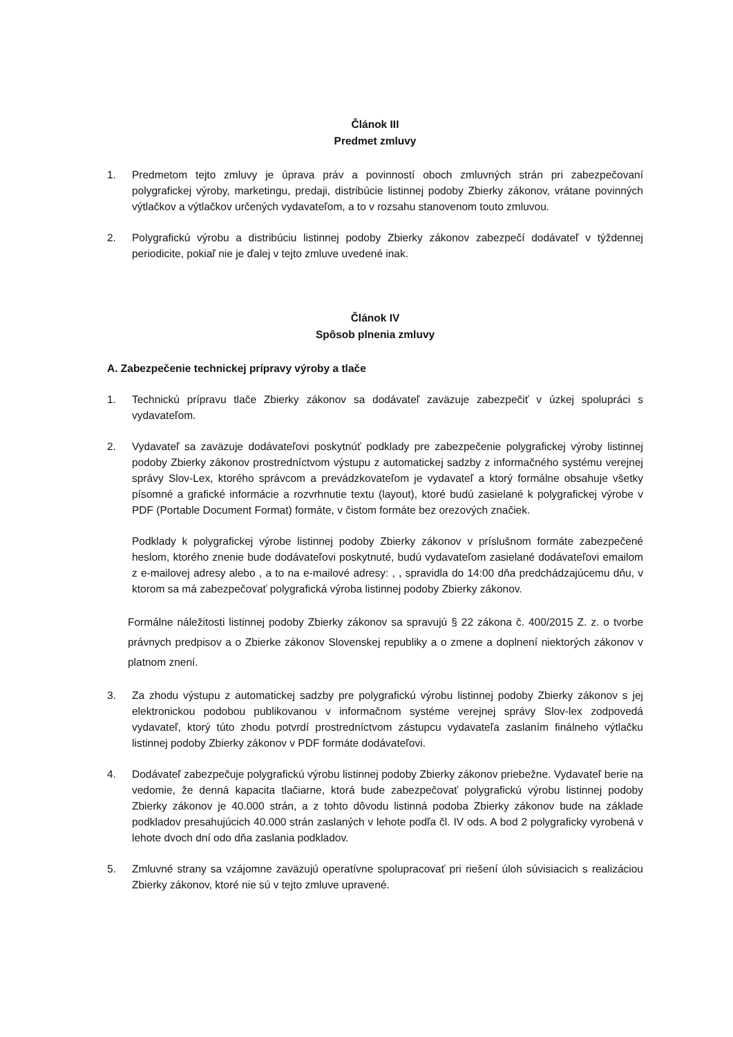Článok III
Predmet zmluvy
1. Predmetom tejto zmluvy je úprava práv a povinností oboch zmluvných strán pri zabezpečovaní polygrafickej výroby, marketingu, predaji, distribúcie listinnej podoby Zbierky zákonov, vrátane povinných výtlačkov a výtlačkov určených vydavateľom, a to v rozsahu stanovenom touto zmluvou.
2. Polygrafickú výrobu a distribúciu listinnej podoby Zbierky zákonov zabezpečí dodávateľ v týždennej periodicite, pokiaľ nie je ďalej v tejto zmluve uvedené inak.
Článok IV
Spôsob plnenia zmluvy
A. Zabezpečenie technickej prípravy výroby a tlače
1. Technickú prípravu tlače Zbierky zákonov sa dodávateľ zaväzuje zabezpečiť v úzkej spolupráci s vydavateľom.
2. Vydavateľ sa zaväzuje dodávateľovi poskytnúť podklady pre zabezpečenie polygrafickej výroby listinnej podoby Zbierky zákonov prostredníctvom výstupu z automatickej sadzby z informačného systému verejnej správy Slov-Lex, ktorého správcom a prevádzkovateľom je vydavateľ a ktorý formálne obsahuje všetky písomné a grafické informácie a rozvrhnutie textu (layout), ktoré budú zasielané k polygrafickej výrobe v PDF (Portable Document Format) formáte, v čistom formáte bez orezových značiek.
Podklady k polygrafickej výrobe listinnej podoby Zbierky zákonov v príslušnom formáte zabezpečené heslom, ktorého znenie bude dodávateľovi poskytnuté, budú vydavateľom zasielané dodávateľovi emailom z e-mailovej adresy alebo , a to na e-mailové adresy: , , spravidla do 14:00 dňa predchádzajúcemu dňu, v ktorom sa má zabezpečovať polygrafická výroba listinnej podoby Zbierky zákonov.
Formálne náležitosti listinnej podoby Zbierky zákonov sa spravujú § 22 zákona č. 400/2015 Z. z. o tvorbe právnych predpisov a o Zbierke zákonov Slovenskej republiky a o zmene a doplnení niektorých zákonov v platnom znení.
3. Za zhodu výstupu z automatickej sadzby pre polygrafickú výrobu listinnej podoby Zbierky zákonov s jej elektronickou podobou publikovanou v informačnom systéme verejnej správy Slov-lex zodpovedá vydavateľ, ktorý túto zhodu potvrdí prostredníctvom zástupcu vydavateľa zaslaním finálneho výtlačku listinnej podoby Zbierky zákonov v PDF formáte dodávateľovi.
4. Dodávateľ zabezpečuje polygrafickú výrobu listinnej podoby Zbierky zákonov priebežne. Vydavateľ berie na vedomie, že denná kapacita tlačiarne, ktorá bude zabezpečovať polygrafickú výrobu listinnej podoby Zbierky zákonov je 40.000 strán, a z tohto dôvodu listinná podoba Zbierky zákonov bude na základe podkladov presahujúcich 40.000 strán zaslaných v lehote podľa čl. IV ods. A bod 2 polygraficky vyrobená v lehote dvoch dní odo dňa zaslania podkladov.
5. Zmluvné strany sa vzájomne zaväzujú operatívne spolupracovať pri riešení úloh súvisiacich s realizáciou Zbierky zákonov, ktoré nie sú v tejto zmluve upravené.